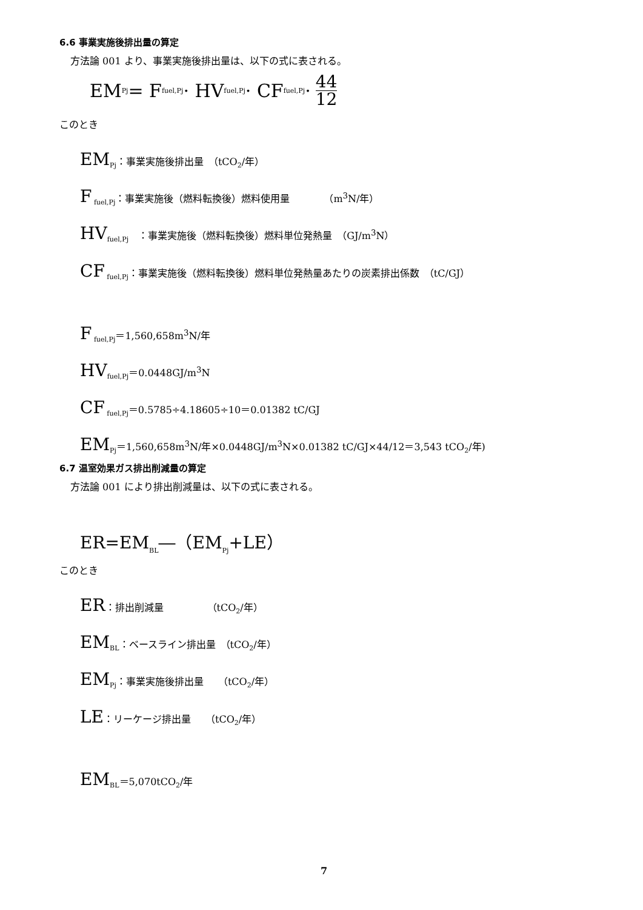6.6 事業実施後排出量の算定
方法論 001 より、事業実施後排出量は、以下の式に表される。
EM<sub>Pj</sub>= F<sub>fuel,Pj</sub> · HV<sub>fuel,Pj</sub> · CF<sub>fuel,Pj</sub> · 44 12
このとき
EM<sub>Pj</sub>：事業実施後排出量　（tCO<sub>2</sub>/年）
F<sub>fuel,Pj</sub>：事業実施後（燃料転換後）燃料使用量　　　　（m<sup>3</sup>N/年）
HV<sub>fuel,Pj</sub>　：事業実施後（燃料転換後）燃料単位発熱量　（GJ/m<sup>3</sup>N）
CF<sub>fuel,Pj</sub>：事業実施後（燃料転換後）燃料単位発熱量あたりの炭素排出係数　（tC/GJ）
F<sub>fuel,Pj</sub>＝1,560,658m<sup>3</sup>N/年
HV<sub>fuel,Pj</sub>＝0.0448GJ/m<sup>3</sup>N
CF<sub>fuel,Pj</sub>＝0.5785÷4.18605÷10＝0.01382 tC/GJ
EM<sub>Pj</sub>＝1,560,658m<sup>3</sup>N/年×0.0448GJ/m<sup>3</sup>N×0.01382 tC/GJ×44/12＝3,543 tCO<sub>2</sub>/年)
6.7 温室効果ガス排出削減量の算定
方法論 001 により排出削減量は、以下の式に表される。
ER=EM<sub>BL</sub>―（EM<sub>Pj</sub>+LE）
このとき
ER：排出削減量　　　　　（tCO<sub>2</sub>/年）
EM<sub>BL</sub>：ベースライン排出量　（tCO<sub>2</sub>/年）
EM<sub>Pj</sub>：事業実施後排出量　　（tCO<sub>2</sub>/年）
LE：リーケージ排出量　　（tCO<sub>2</sub>/年）
EM<sub>BL</sub>＝5,070tCO<sub>2</sub>/年
7